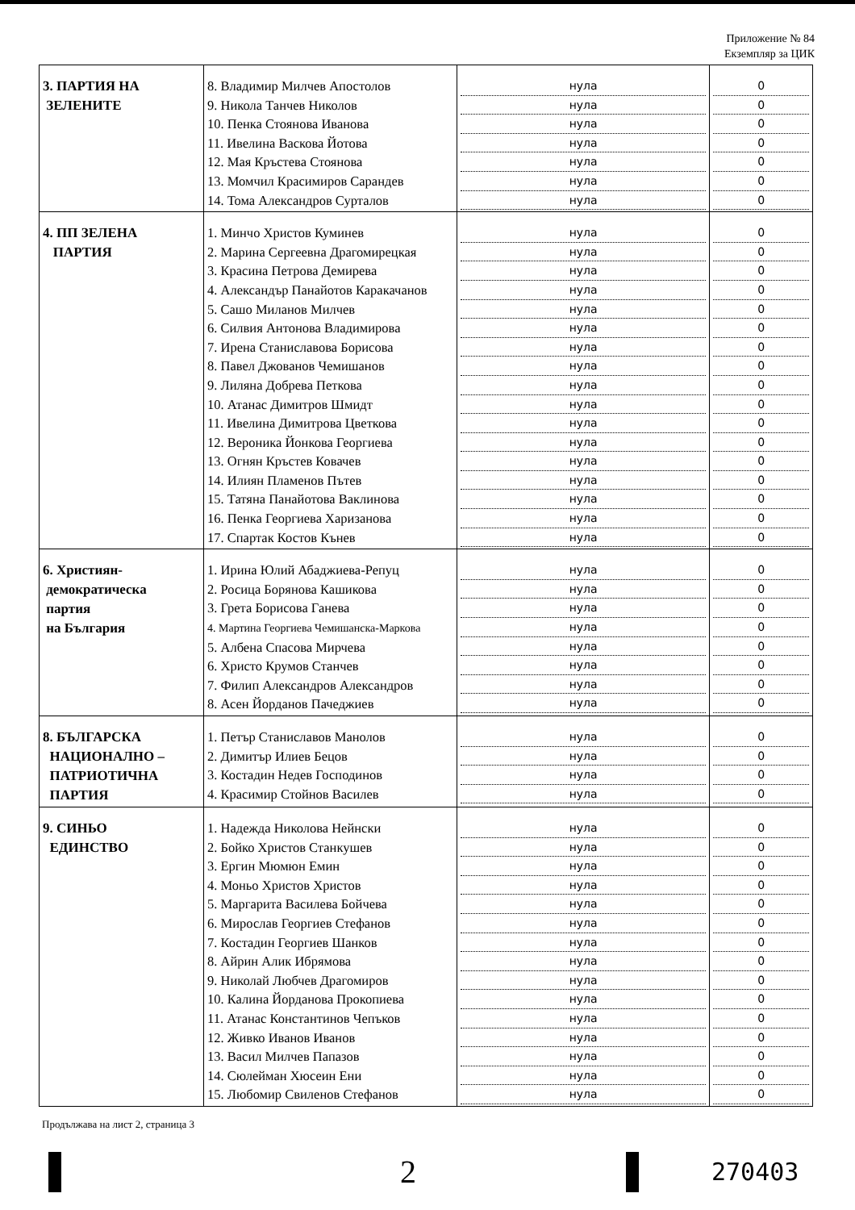Приложение № 84
Екземпляр за ЦИК
| 3. ПАРТИЯ НА ЗЕЛЕНИТЕ | 8. Владимир Милчев Апостолов 9. Никола Танчев Николов 10. Пенка Стоянова Иванова 11. Ивелина Васкова Йотова 12. Мая Кръстева Стоянова 13. Момчил Красимиров Сарандев 14. Тома Александров Сурталов | нула нула нула нула нула нула нула | 0 0 0 0 0 0 0 |
| 4. ПП ЗЕЛЕНА ПАРТИЯ | 1. Минчо Христов Куминев 2. Марина Сергеевна Драгомирецкая 3. Красина Петрова Демирева 4. Александър Панайотов Каракачанов 5. Сашо Миланов Милчев 6. Силвия Антонова Владимирова 7. Ирена Станиславова Борисова 8. Павел Джованов Чемишанов 9. Лиляна Добрева Петкова 10. Атанас Димитров Шмидт 11. Ивелина Димитрова Цветкова 12. Вероника Йонкова Георгиева 13. Огнян Кръстев Ковачев 14. Илиян Пламенов Пътев 15. Татяна Панайотова Ваклинова 16. Пенка Георгиева Харизанова 17. Спартак Костов Кънев | нула нула нула нула нула нула нула нула нула нула нула нула нула нула нула нула нула | 0 0 0 0 0 0 0 0 0 0 0 0 0 0 0 0 0 |
| 6. Християн- демократическа партия на България | 1. Ирина Юлий Абаджиева-Репуц 2. Росица Борянова Кашикова 3. Грета Борисова Ганева 4. Мартина Георгиева Чемишанска-Маркова 5. Албена Спасова Мирчева 6. Христо Крумов Станчев 7. Филип Александров Александров 8. Асен Йорданов Пачеджиев | нула нула нула нула нула нула нула нула | 0 0 0 0 0 0 0 0 |
| 8. БЪЛГАРСКА НАЦИОНАЛНО – ПАТРИОТИЧНА ПАРТИЯ | 1. Петър Станиславов Манолов 2. Димитър Илиев Бецов 3. Костадин Недев Господинов 4. Красимир Стойнов Василев | нула нула нула нула | 0 0 0 0 |
| 9. СИНЬО ЕДИНСТВО | 1. Надежда Николова Нейнски 2. Бойко Христов Станкушев 3. Ергин Мюмюн Емин 4. Моньо Христов Христов 5. Маргарита Василева Бойчева 6. Мирослав Георгиев Стефанов 7. Костадин Георгиев Шанков 8. Айрин Алик Ибрямова 9. Николай Любчев Драгомиров 10. Калина Йорданова Прокопиева 11. Атанас Константинов Чепъков 12. Живко Иванов Иванов 13. Васил Милчев Папазов 14. Сюлейман Хюсеин Ени 15. Любомир Свиленов Стефанов | нула нула нула нула нула нула нула нула нула нула нула нула нула нула нула | 0 0 0 0 0 0 0 0 0 0 0 0 0 0 0 |
Продължава на лист 2, страница 3
2
270403